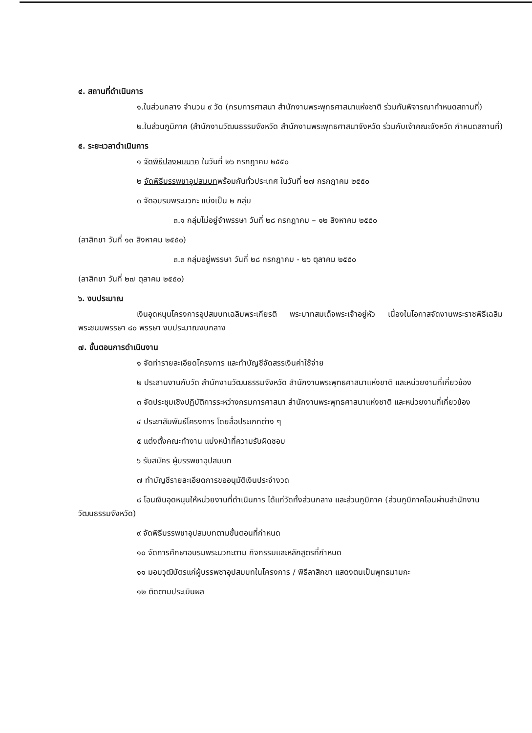๔. สถานที่ดำเนินการ
๑.ในส่วนกลาง จำนวน ๙ วัด (กรมการศาสนา สำนักงานพระพุทธศาสนาแห่งชาติ ร่วมกันพิจารณากำหนดสถานที่)
๒.ในส่วนภูมิภาค (สำนักงานวัฒนธรรมจังหวัด สำนักงานพระพุทธศาสนาจังหวัด ร่วมกับเจ้าคณะจังหวัด กำหนดสถานที่)
๕. ระยะเวลาดำเนินการ
๑ จัดพิธีปลงผมนาค ในวันที่ ๒๖ กรกฎาคม ๒๕๕๐
๒ จัดพิธีบรรพชาอุปสมบทพร้อมกันทั่วประเทศ ในวันที่ ๒๗ กรกฎาคม ๒๕๕๐
๓ จัดอบรมพระนวกะ แบ่งเป็น ๒ กลุ่ม
๓.๑ กลุ่มไม่อยู่จำพรรษา วันที่ ๒๘ กรกฎาคม – ๑๒ สิงหาคม ๒๕๕๐
(ลาสิกขา วันที่ ๑๓ สิงหาคม ๒๕๕๐)
๓.๓ กลุ่มอยู่พรรษา วันที่ ๒๘ กรกฎาคม - ๒๖ ตุลาคม ๒๕๕๐
(ลาสิกขา วันที่ ๒๗ ตุลาคม ๒๕๕๐)
๖. งบประมาณ
เงินอุดหนุนโครงการอุปสมบทเฉลิมพระเกียรติ พระบาทสมเด็จพระเจ้าอยู่หัว เนื่องในโอกาสจัดงานพระราชพิธีเฉลิมพระชนมพรรษา ๘๐ พรรษา งบประมาณงบกลาง
๗. ขั้นตอนการดำเนินงาน
๑ จัดทำรายละเอียดโครงการ และทำบัญชีจัดสรรเงินค่าใช้จ่าย
๒ ประสานงานกับวัด สำนักงานวัฒนธรรมจังหวัด สำนักงานพระพุทธศาสนาแห่งชาติ และหน่วยงานที่เกี่ยวข้อง
๓ จัดประชุมเชิงปฏิบัติการระหว่างกรมการศาสนา สำนักงานพระพุทธศาสนาแห่งชาติ และหน่วยงานที่เกี่ยวข้อง
๔ ประชาสัมพันธ์โครงการ โดยสื่อประเภทต่าง ๆ
๕ แต่งตั้งคณะทำงาน แบ่งหน้าที่ความรับผิดชอบ
๖ รับสมัคร ผู้บรรพชาอุปสมบท
๗ ทำบัญชีรายละเอียดการขออนุมัติเงินประจำงวด
๘ โอนเงินอุดหนุนให้หน่วยงานที่ดำเนินการ ได้แก่วัดทั้งส่วนกลาง และส่วนภูมิภาค (ส่วนภูมิภาคโอนผ่านสำนักงานวัฒนธรรมจังหวัด)
๙ จัดพิธีบรรพชาอุปสมบทตามขั้นตอนที่กำหนด
๑๐ จัดการศึกษาอบรมพระนวกะตาม กิจกรรมและหลักสูตรที่กำหนด
๑๑ มอบวุฒิบัตรแก่ผู้บรรพชาอุปสมบทในโครงการ / พิธีลาสิกขา แสดงตนเป็นพุทธมามกะ
๑๒ ติดตามประเมินผล